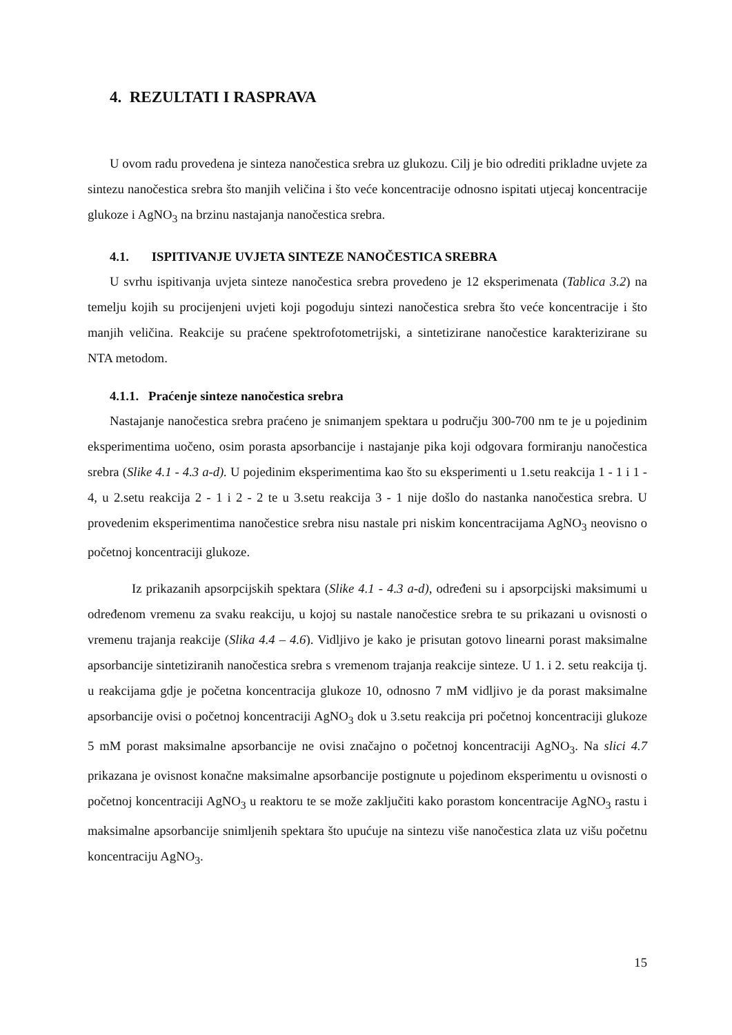4. REZULTATI I RASPRAVA
U ovom radu provedena je sinteza nanočestica srebra uz glukozu. Cilj je bio odrediti prikladne uvjete za sintezu nanočestica srebra što manjih veličina i što veće koncentracije odnosno ispitati utjecaj koncentracije glukoze i AgNO<sub>3</sub> na brzinu nastajanja nanočestica srebra.
4.1. ISPITIVANJE UVJETA SINTEZE NANOČESTICA SREBRA
U svrhu ispitivanja uvjeta sinteze nanočestica srebra provedeno je 12 eksperimenata (Tablica 3.2) na temelju kojih su procijenjeni uvjeti koji pogoduju sintezi nanočestica srebra što veće koncentracije i što manjih veličina. Reakcije su praćene spektrofotometrijski, a sintetizirane nanočestice karakterizirane su NTA metodom.
4.1.1. Praćenje sinteze nanočestica srebra
Nastajanje nanočestica srebra praćeno je snimanjem spektara u području 300-700 nm te je u pojedinim eksperimentima uočeno, osim porasta apsorbancije i nastajanje pika koji odgovara formiranju nanočestica srebra (Slike 4.1 - 4.3 a-d). U pojedinim eksperimentima kao što su eksperimenti u 1.setu reakcija 1 - 1 i 1 - 4, u 2.setu reakcija 2 - 1 i 2 - 2 te u 3.setu reakcija 3 - 1 nije došlo do nastanka nanočestica srebra. U provedenim eksperimentima nanočestice srebra nisu nastale pri niskim koncentracijama AgNO<sub>3</sub> neovisno o početnoj koncentraciji glukoze.
Iz prikazanih apsorpcijskih spektara (Slike 4.1 - 4.3 a-d), određeni su i apsorpcijski maksimumi u određenom vremenu za svaku reakciju, u kojoj su nastale nanočestice srebra te su prikazani u ovisnosti o vremenu trajanja reakcije (Slika 4.4 – 4.6). Vidljivo je kako je prisutan gotovo linearni porast maksimalne apsorbancije sintetiziranih nanočestica srebra s vremenom trajanja reakcije sinteze. U 1. i 2. setu reakcija tj. u reakcijama gdje je početna koncentracija glukoze 10, odnosno 7 mM vidljivo je da porast maksimalne apsorbancije ovisi o početnoj koncentraciji AgNO<sub>3</sub> dok u 3.setu reakcija pri početnoj koncentraciji glukoze 5 mM porast maksimalne apsorbancije ne ovisi značajno o početnoj koncentraciji AgNO<sub>3</sub>. Na slici 4.7 prikazana je ovisnost konačne maksimalne apsorbancije postignute u pojedinom eksperimentu u ovisnosti o početnoj koncentraciji AgNO<sub>3</sub> u reaktoru te se može zaključiti kako porastom koncentracije AgNO<sub>3</sub> rastu i maksimalne apsorbancije snimljenih spektara što upućuje na sintezu više nanočestica zlata uz višu početnu koncentraciju AgNO<sub>3</sub>.
15